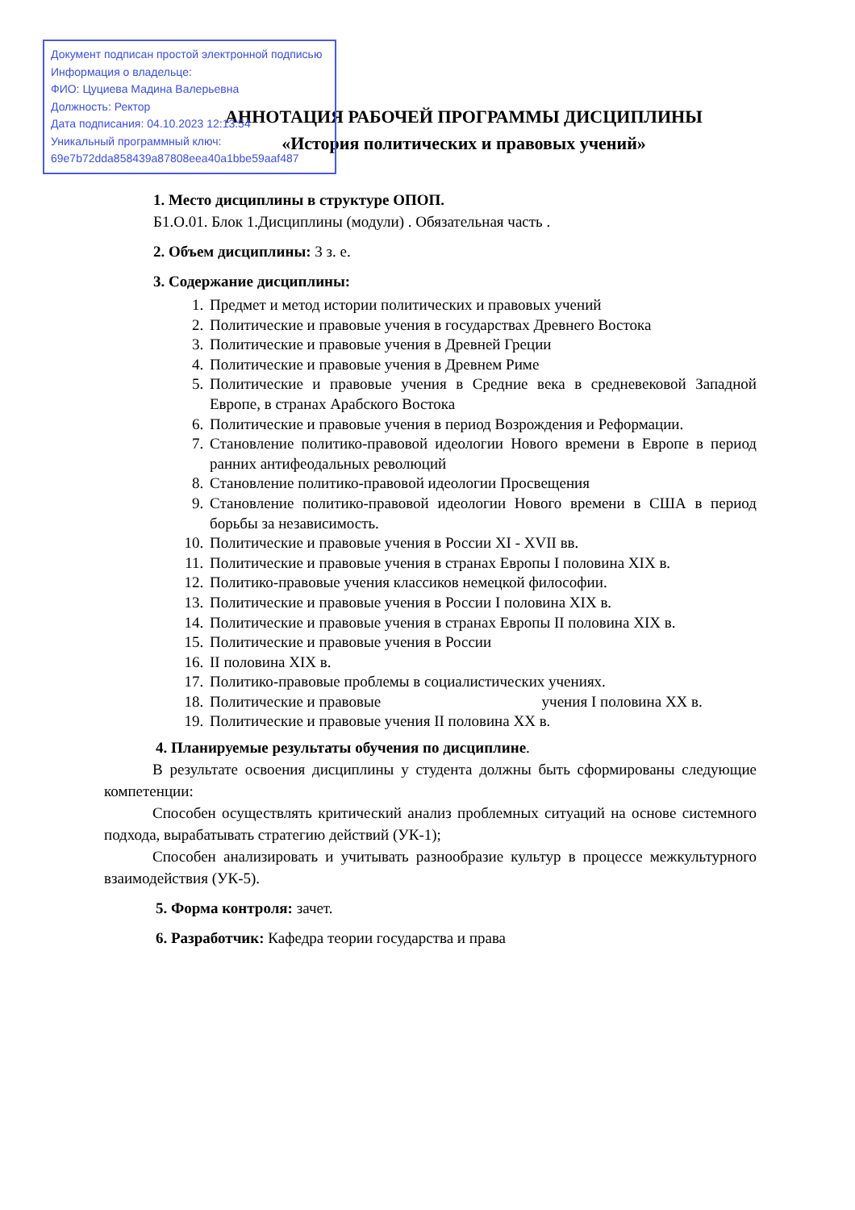Документ подписан простой электронной подписью
Информация о владельце:
ФИО: Цуциева Мадина Валерьевна
Должность: Ректор
Дата подписания: 04.10.2023 12:13:54
Уникальный программный ключ:
69e7b72dda858439a87808eea40a1bbe59aaf487
АННОТАЦИЯ РАБОЧЕЙ ПРОГРАММЫ ДИСЦИПЛИНЫ
«История политических и правовых учений»
1. Место дисциплины в структуре ОПОП.
Б1.О.01. Блок 1.Дисциплины (модули) . Обязательная часть .
2. Объем дисциплины: 3 з. е.
3. Содержание дисциплины:
1. Предмет и метод истории политических и правовых учений
2. Политические и правовые учения в государствах Древнего Востока
3. Политические и правовые учения в Древней Греции
4. Политические и правовые учения в Древнем Риме
5. Политические и правовые учения в Средние века в средневековой Западной Европе, в странах Арабского Востока
6. Политические и правовые учения в период Возрождения и Реформации.
7. Становление политико-правовой идеологии Нового времени в Европе в период ранних антифеодальных революций
8. Становление политико-правовой идеологии Просвещения
9. Становление политико-правовой идеологии Нового времени в США в период борьбы за независимость.
10. Политические и правовые учения в России XI - XVII вв.
11. Политические и правовые учения в странах Европы I половина XIX в.
12. Политико-правовые учения классиков немецкой философии.
13. Политические и правовые учения в России I половина XIX в.
14. Политические и правовые учения в странах Европы II половина XIX в.
15. Политические и правовые учения в России
16. II половина XIX в.
17. Политико-правовые проблемы в социалистических учениях.
18. Политические и правовые учения I половина XX в.
19. Политические и правовые учения II половина XX в.
4. Планируемые результаты обучения по дисциплине.
В результате освоения дисциплины у студента должны быть сформированы следующие компетенции:
Способен осуществлять критический анализ проблемных ситуаций на основе системного подхода, вырабатывать стратегию действий (УК-1);
Способен анализировать и учитывать разнообразие культур в процессе межкультурного взаимодействия (УК-5).
5. Форма контроля: зачет.
6. Разработчик: Кафедра теории государства и права